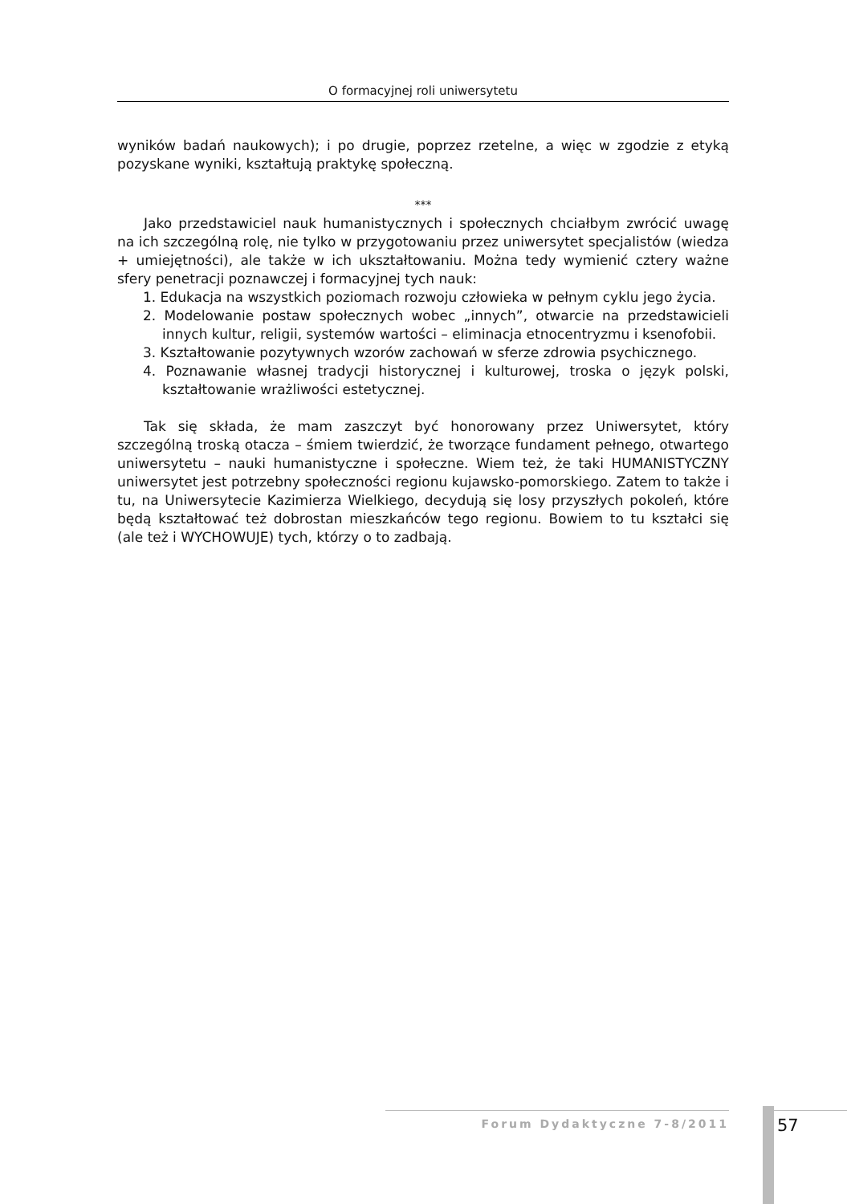O formacyjnej roli uniwersytetu
wyników badań naukowych); i po drugie, poprzez rzetelne, a więc w zgodzie z etyką pozyskane wyniki, kształtują praktykę społeczną.
***
Jako przedstawiciel nauk humanistycznych i społecznych chciałbym zwrócić uwagę na ich szczególną rolę, nie tylko w przygotowaniu przez uniwersytet specjalistów (wiedza + umiejętności), ale także w ich ukształtowaniu. Można tedy wymienić cztery ważne sfery penetracji poznawczej i formacyjnej tych nauk:
1. Edukacja na wszystkich poziomach rozwoju człowieka w pełnym cyklu jego życia.
2. Modelowanie postaw społecznych wobec „innych”, otwarcie na przedstawicieli innych kultur, religii, systemów wartości – eliminacja etnocentryzmu i ksenofobii.
3. Kształtowanie pozytywnych wzorów zachowań w sferze zdrowia psychicznego.
4. Poznawanie własnej tradycji historycznej i kulturowej, troska o język polski, kształtowanie wrażliwości estetycznej.
Tak się składa, że mam zaszczyt być honorowany przez Uniwersytet, który szczególną troską otacza – śmiem twierdzić, że tworzące fundament pełnego, otwartego uniwersytetu – nauki humanistyczne i społeczne. Wiem też, że taki HUMANISTYCZNY uniwersytet jest potrzebny społeczności regionu kujawsko-pomorskiego. Zatem to także i tu, na Uniwersytecie Kazimierza Wielkiego, decydują się losy przyszłych pokoleń, które będą kształtować też dobrostan mieszkańców tego regionu. Bowiem to tu kształci się (ale też i WYCHOWUJE) tych, którzy o to zadbają.
Forum Dydaktyczne 7-8/2011 57